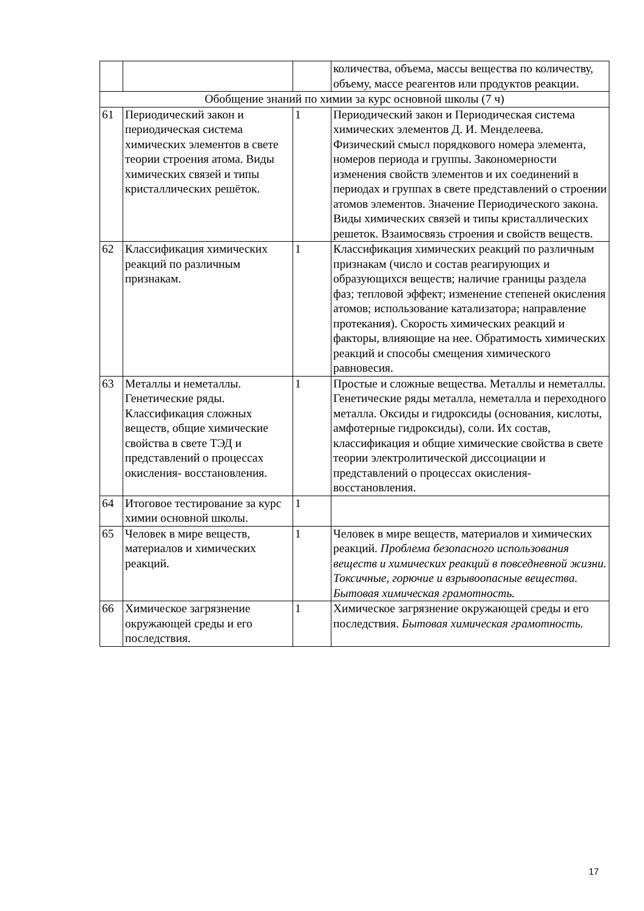| | | | количества, объема, массы вещества по количеству, объему, массе реагентов или продуктов реакции. |
| Обобщение знаний по химии за курс основной школы (7 ч) | | | |
| 61 | Периодический закон и периодическая система химических элементов в свете теории строения атома. Виды химических связей и типы кристаллических решёток. | 1 | Периодический закон и Периодическая система химических элементов Д. И. Менделеева. Физический смысл порядкового номера элемента, номеров периода и группы. Закономерности изменения свойств элементов и их соединений в периодах и группах в свете представлений о строении атомов элементов. Значение Периодического закона. Виды химических связей и типы кристаллических решеток. Взаимосвязь строения и свойств веществ. |
| 62 | Классификация химических реакций по различным признакам. | 1 | Классификация химических реакций по различным признакам (число и состав реагирующих и образующихся веществ; наличие границы раздела фаз; тепловой эффект; изменение степеней окисления атомов; использование катализатора; направление протекания). Скорость химических реакций и факторы, влияющие на нее. Обратимость химических реакций и способы смещения химического равновесия. |
| 63 | Металлы и неметаллы. Генетические ряды. Классификация сложных веществ, общие химические свойства в свете ТЭД и представлений о процессах окисления- восстановления. | 1 | Простые и сложные вещества. Металлы и неметаллы. Генетические ряды металла, неметалла и переходного металла. Оксиды и гидроксиды (основания, кислоты, амфотерные гидроксиды), соли. Их состав, классификация и общие химические свойства в свете теории электролитической диссоциации и представлений о процессах окисления-восстановления. |
| 64 | Итоговое тестирование за курс химии основной школы. | 1 | |
| 65 | Человек в мире веществ, материалов и химических реакций. | 1 | Человек в мире веществ, материалов и химических реакций. Проблема безопасного использования веществ и химических реакций в повседневной жизни. Токсичные, горючие и взрывоопасные вещества. Бытовая химическая грамотность. |
| 66 | Химическое загрязнение окружающей среды и его последствия. | 1 | Химическое загрязнение окружающей среды и его последствия. Бытовая химическая грамотность. |
17